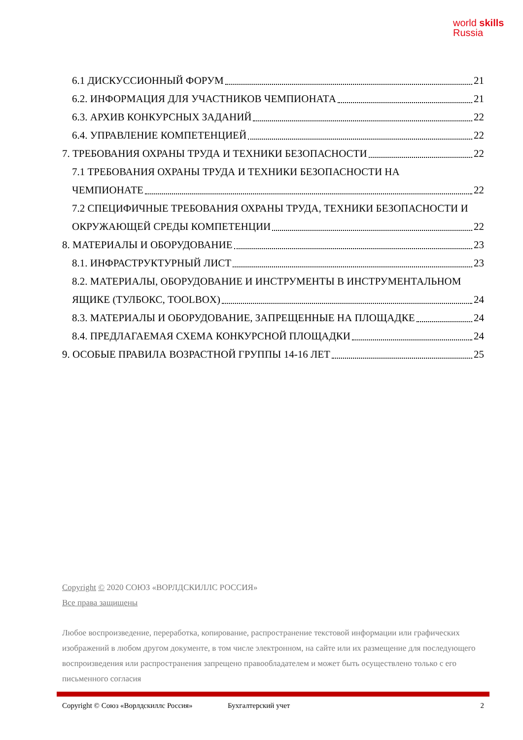world skills
Russia
6.1 ДИСКУССИОННЫЙ ФОРУМ 21
6.2. ИНФОРМАЦИЯ ДЛЯ УЧАСТНИКОВ ЧЕМПИОНАТА 21
6.3. АРХИВ КОНКУРСНЫХ ЗАДАНИЙ 22
6.4. УПРАВЛЕНИЕ КОМПЕТЕНЦИЕЙ 22
7. ТРЕБОВАНИЯ ОХРАНЫ ТРУДА И ТЕХНИКИ БЕЗОПАСНОСТИ 22
7.1 ТРЕБОВАНИЯ ОХРАНЫ ТРУДА И ТЕХНИКИ БЕЗОПАСНОСТИ НА
ЧЕМПИОНАТЕ 22
7.2 СПЕЦИФИЧНЫЕ ТРЕБОВАНИЯ ОХРАНЫ ТРУДА, ТЕХНИКИ БЕЗОПАСНОСТИ И
ОКРУЖАЮЩЕЙ СРЕДЫ КОМПЕТЕНЦИИ 22
8. МАТЕРИАЛЫ И ОБОРУДОВАНИЕ 23
8.1. ИНФРАСТРУКТУРНЫЙ ЛИСТ 23
8.2. МАТЕРИАЛЫ, ОБОРУДОВАНИЕ И ИНСТРУМЕНТЫ В ИНСТРУМЕНТАЛЬНОМ
ЯЩИКЕ (ТУЛБОКС, TOOLBOX) 24
8.3. МАТЕРИАЛЫ И ОБОРУДОВАНИЕ, ЗАПРЕЩЕННЫЕ НА ПЛОЩАДКЕ 24
8.4. ПРЕДЛАГАЕМАЯ СХЕМА КОНКУРСНОЙ ПЛОЩАДКИ 24
9. ОСОБЫЕ ПРАВИЛА ВОЗРАСТНОЙ ГРУППЫ 14-16 ЛЕТ 25
Copyright © 2020 СОЮЗ «ВОРЛДСКИЛЛС РОССИЯ»
Все права защищены
Любое воспроизведение, переработка, копирование, распространение текстовой информации или графических изображений в любом другом документе, в том числе электронном, на сайте или их размещение для последующего воспроизведения или распространения запрещено правообладателем и может быть осуществлено только с его письменного согласия
Copyright © Союз «Ворлдскиллс Россия» Бухгалтерский учет 2